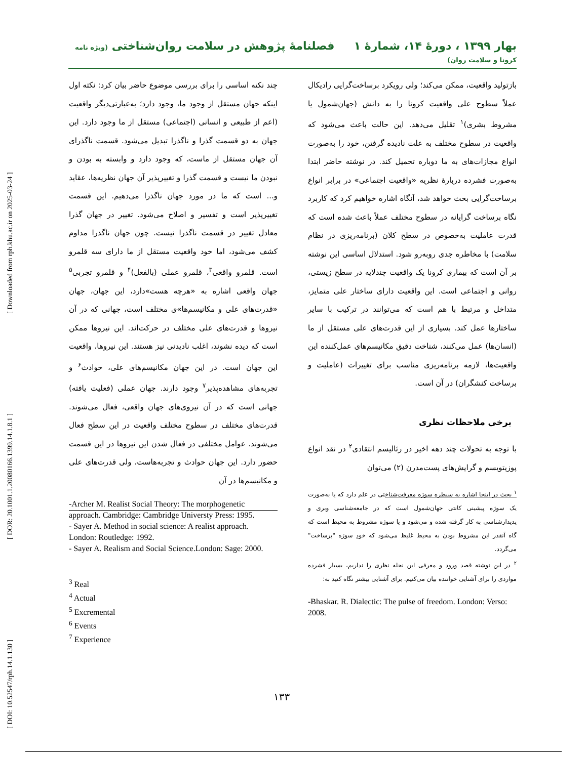[ DOI: 10.52547/rph.14.1.130 ] [ DOR: 20.1001.1.20080166.1399.14.1.8.1 ] [ Downloaded from rph.khu.ac.ir on 2025-03-24 ]
بهار ۱۳۹۹ ، دورهٔ ۱۴، شمارهٔ ۱ فصلنامهٔ پژوهش در سلامت روان‌شناختی (ویژه نامه کرونا و سلامت روان)
بازتولید واقعیت، ممکن می‌کند؛ ولی رویکرد برساخت‌گرایی رادیکال عملاً سطوح علی واقعیت کرونا را به دانش (جهان‌شمول یا مشروط بشری)<sup>۱</sup> تقلیل می‌دهد. این حالت باعث می‌شود که واقعیت در سطوح مختلف به علت نادیده گرفتن، خود را به‌صورت انواع مجازات‌های به ما دوباره تحمیل کند. در نوشته حاضر ابتدا به‌صورت فشرده دربارهٔ نظریه «واقعیت اجتماعی» در برابر انواع برساخت‌گرایی بحث خواهد شد، آنگاه اشاره خواهیم کرد که کاربرد نگاه برساخت گرایانه در سطوح مختلف عملاً باعث شده است که قدرت عاملیت به‌خصوص در سطح کلان (برنامه‌ریزی در نظام سلامت) با مخاطره جدی روبه‌رو شود. استدلال اساسی این نوشته بر آن است که بیماری کرونا یک واقعیت چندلایه در سطح زیستی، روانی و اجتماعی است. این واقعیت دارای ساختار علی متمایز، متداخل و مرتبط با هم است که می‌توانند در ترکیب با سایر ساختارها عمل کند. بسیاری از این قدرت‌های علی مستقل از ما (انسان‌ها) عمل می‌کنند، شناخت دقیق مکانیسم‌های عمل‌کننده این واقعیت‌ها، لازمه برنامه‌ریزی مناسب برای تغییرات (عاملیت و برساخت کنشگران) در آن است.
برخی ملاحظات نظری
با توجه به تحولات چند دهه اخیر در رئالیسم انتقادی<sup>۲</sup> در نقد انواع پوزیتویسم و گرایش‌های پست‌مدرن (۲) می‌توان
<sup>۱</sup> بحث در اینجا اشاره به سیطره سوژه معرفت‌شناختی در علم دارد که یا به‌صورت یک سوژه پیشینی کانتی جهان‌شمول است که در جامعه‌شناسی وبری و پدیدارشناسی به کار گرفته شده و می‌شود و یا سوژه مشروط به محیط است که گاه آنقدر این مشروط بودن به محیط غلیظ می‌شود که خودِ سوژه "برساخت" می‌گردد.
<sup>۲</sup> در این نوشته قصد ورود و معرفی این نحله نظری را نداریم، بسیار فشرده مواردی را برای آشنایی خواننده بیان می‌کنیم. برای آشنایی بیشتر نگاه کنید به:
-Bhaskar. R. Dialectic: The pulse of freedom. London: Verso: 2008.
چند نکته اساسی را برای بررسی موضوع حاضر بیان کرد: نکته اول اینکه جهان مستقل از وجود ما، وجود دارد؛ به‌عبارتی‌دیگر واقعیت (اعم از طبیعی و انسانی (اجتماعی) مستقل از ما وجود دارد. این جهان به دو قسمت گذرا و ناگذرا تبدیل می‌شود. قسمت ناگذرای آن جهان مستقل از ماست، که وجود دارد و وابسته به بودن و نبودن ما نیست و قسمت گذرا و تغییرپذیر آن جهان نظریه‌ها، عقاید و... است که ما در مورد جهان ناگذرا می‌دهیم. این قسمت تغییرپذیر است و تفسیر و اصلاح می‌شود. تغییر در جهان گذرا معادل تغییر در قسمت ناگذرا نیست. چون جهان ناگذرا مداوم کشف می‌شود، اما خود واقعیت مستقل از ما دارای سه قلمرو است. قلمرو واقعی<sup>۳</sup>، قلمرو عملی (بالفعل)<sup>۴</sup> و قلمرو تجربی<sup>۵</sup> جهان واقعی اشاره به «هرچه هست»دارد، این جهان، جهان «قدرت‌های علی و مکانیسم‌ها»ی مختلف است، جهانی که در آن نیروها و قدرت‌های علی مختلف در حرکت‌اند. این نیروها ممکن است که دیده نشوند، اغلب نادیدنی نیز هستند. این نیروها، واقعیت این جهان است. در این جهان مکانیسم‌های علی، حوادث<sup>۶</sup> و تجربه‌های مشاهده‌پذیر<sup>۷</sup> وجود دارند. جهان عملی (فعلیت یافته) جهانی است که در آن نیروی‌های جهان واقعی، فعال می‌شوند. قدرت‌های مختلف در سطوح مختلف واقعیت در این سطح فعال می‌شوند. عوامل مختلفی در فعال شدن این نیروها در این قسمت حضور دارد. این جهان حوادث و تجربه‌هاست، ولی قدرت‌های علی و مکانیسم‌ها در آن
-Archer M. Realist Social Theory: The morphogenetic approach. Cambridge: Cambridge Universty Press: 1995.
- Sayer A. Method in social science: A realist approach. London: Routledge: 1992.
- Sayer A. Realism and Social Science.London: Sage: 2000.
<sup>3</sup> Real
<sup>4</sup> Actual
<sup>5</sup> Excremental
<sup>6</sup> Events
<sup>7</sup> Experience
۱۳۳